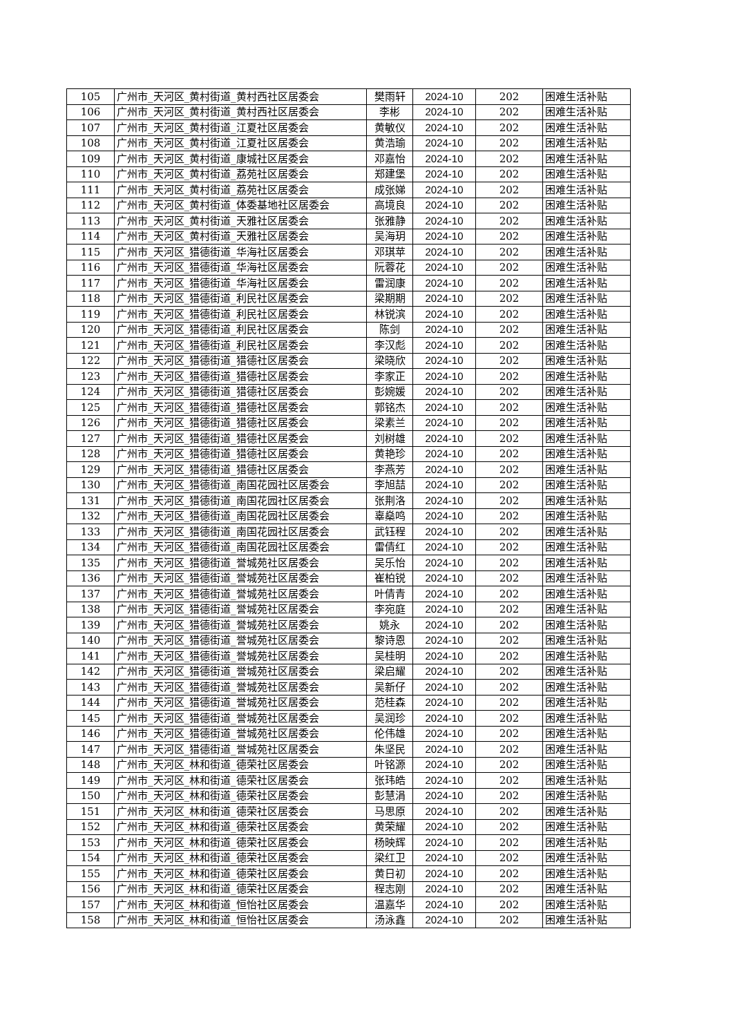| 105 | 广州市_天河区_黄村街道_黄村西社区居委会 | 樊雨轩 | 2024-10 | 202 | 困难生活补贴 |
| 106 | 广州市_天河区_黄村街道_黄村西社区居委会 | 李彬 | 2024-10 | 202 | 困难生活补贴 |
| 107 | 广州市_天河区_黄村街道_江夏社区居委会 | 黄敏仪 | 2024-10 | 202 | 困难生活补贴 |
| 108 | 广州市_天河区_黄村街道_江夏社区居委会 | 黄浩瑜 | 2024-10 | 202 | 困难生活补贴 |
| 109 | 广州市_天河区_黄村街道_康城社区居委会 | 邓嘉怡 | 2024-10 | 202 | 困难生活补贴 |
| 110 | 广州市_天河区_黄村街道_荔苑社区居委会 | 郑建堡 | 2024-10 | 202 | 困难生活补贴 |
| 111 | 广州市_天河区_黄村街道_荔苑社区居委会 | 成张娣 | 2024-10 | 202 | 困难生活补贴 |
| 112 | 广州市_天河区_黄村街道_体委基地社区居委会 | 高境良 | 2024-10 | 202 | 困难生活补贴 |
| 113 | 广州市_天河区_黄村街道_天雅社区居委会 | 张雅静 | 2024-10 | 202 | 困难生活补贴 |
| 114 | 广州市_天河区_黄村街道_天雅社区居委会 | 吴海玥 | 2024-10 | 202 | 困难生活补贴 |
| 115 | 广州市_天河区_猎德街道_华海社区居委会 | 邓琪苹 | 2024-10 | 202 | 困难生活补贴 |
| 116 | 广州市_天河区_猎德街道_华海社区居委会 | 阮蓉花 | 2024-10 | 202 | 困难生活补贴 |
| 117 | 广州市_天河区_猎德街道_华海社区居委会 | 雷润康 | 2024-10 | 202 | 困难生活补贴 |
| 118 | 广州市_天河区_猎德街道_利民社区居委会 | 梁期期 | 2024-10 | 202 | 困难生活补贴 |
| 119 | 广州市_天河区_猎德街道_利民社区居委会 | 林锐滨 | 2024-10 | 202 | 困难生活补贴 |
| 120 | 广州市_天河区_猎德街道_利民社区居委会 | 陈剑 | 2024-10 | 202 | 困难生活补贴 |
| 121 | 广州市_天河区_猎德街道_利民社区居委会 | 李汉彪 | 2024-10 | 202 | 困难生活补贴 |
| 122 | 广州市_天河区_猎德街道_猎德社区居委会 | 梁晓欣 | 2024-10 | 202 | 困难生活补贴 |
| 123 | 广州市_天河区_猎德街道_猎德社区居委会 | 李家正 | 2024-10 | 202 | 困难生活补贴 |
| 124 | 广州市_天河区_猎德街道_猎德社区居委会 | 彭婉媛 | 2024-10 | 202 | 困难生活补贴 |
| 125 | 广州市_天河区_猎德街道_猎德社区居委会 | 郭铭杰 | 2024-10 | 202 | 困难生活补贴 |
| 126 | 广州市_天河区_猎德街道_猎德社区居委会 | 梁素兰 | 2024-10 | 202 | 困难生活补贴 |
| 127 | 广州市_天河区_猎德街道_猎德社区居委会 | 刘树雄 | 2024-10 | 202 | 困难生活补贴 |
| 128 | 广州市_天河区_猎德街道_猎德社区居委会 | 黄艳珍 | 2024-10 | 202 | 困难生活补贴 |
| 129 | 广州市_天河区_猎德街道_猎德社区居委会 | 李燕芳 | 2024-10 | 202 | 困难生活补贴 |
| 130 | 广州市_天河区_猎德街道_南国花园社区居委会 | 李旭喆 | 2024-10 | 202 | 困难生活补贴 |
| 131 | 广州市_天河区_猎德街道_南国花园社区居委会 | 张荆洛 | 2024-10 | 202 | 困难生活补贴 |
| 132 | 广州市_天河区_猎德街道_南国花园社区居委会 | 辜燊鸣 | 2024-10 | 202 | 困难生活补贴 |
| 133 | 广州市_天河区_猎德街道_南国花园社区居委会 | 武钰程 | 2024-10 | 202 | 困难生活补贴 |
| 134 | 广州市_天河区_猎德街道_南国花园社区居委会 | 雷倩红 | 2024-10 | 202 | 困难生活补贴 |
| 135 | 广州市_天河区_猎德街道_誉城苑社区居委会 | 吴乐怡 | 2024-10 | 202 | 困难生活补贴 |
| 136 | 广州市_天河区_猎德街道_誉城苑社区居委会 | 崔柏锐 | 2024-10 | 202 | 困难生活补贴 |
| 137 | 广州市_天河区_猎德街道_誉城苑社区居委会 | 叶倩青 | 2024-10 | 202 | 困难生活补贴 |
| 138 | 广州市_天河区_猎德街道_誉城苑社区居委会 | 李宛庭 | 2024-10 | 202 | 困难生活补贴 |
| 139 | 广州市_天河区_猎德街道_誉城苑社区居委会 | 姚永 | 2024-10 | 202 | 困难生活补贴 |
| 140 | 广州市_天河区_猎德街道_誉城苑社区居委会 | 黎诗恩 | 2024-10 | 202 | 困难生活补贴 |
| 141 | 广州市_天河区_猎德街道_誉城苑社区居委会 | 吴桂明 | 2024-10 | 202 | 困难生活补贴 |
| 142 | 广州市_天河区_猎德街道_誉城苑社区居委会 | 梁启耀 | 2024-10 | 202 | 困难生活补贴 |
| 143 | 广州市_天河区_猎德街道_誉城苑社区居委会 | 吴新仔 | 2024-10 | 202 | 困难生活补贴 |
| 144 | 广州市_天河区_猎德街道_誉城苑社区居委会 | 范桂森 | 2024-10 | 202 | 困难生活补贴 |
| 145 | 广州市_天河区_猎德街道_誉城苑社区居委会 | 吴润珍 | 2024-10 | 202 | 困难生活补贴 |
| 146 | 广州市_天河区_猎德街道_誉城苑社区居委会 | 伦伟雄 | 2024-10 | 202 | 困难生活补贴 |
| 147 | 广州市_天河区_猎德街道_誉城苑社区居委会 | 朱坚民 | 2024-10 | 202 | 困难生活补贴 |
| 148 | 广州市_天河区_林和街道_德荣社区居委会 | 叶铭源 | 2024-10 | 202 | 困难生活补贴 |
| 149 | 广州市_天河区_林和街道_德荣社区居委会 | 张玮皓 | 2024-10 | 202 | 困难生活补贴 |
| 150 | 广州市_天河区_林和街道_德荣社区居委会 | 彭慧涓 | 2024-10 | 202 | 困难生活补贴 |
| 151 | 广州市_天河区_林和街道_德荣社区居委会 | 马思原 | 2024-10 | 202 | 困难生活补贴 |
| 152 | 广州市_天河区_林和街道_德荣社区居委会 | 黄荣耀 | 2024-10 | 202 | 困难生活补贴 |
| 153 | 广州市_天河区_林和街道_德荣社区居委会 | 杨映辉 | 2024-10 | 202 | 困难生活补贴 |
| 154 | 广州市_天河区_林和街道_德荣社区居委会 | 梁红卫 | 2024-10 | 202 | 困难生活补贴 |
| 155 | 广州市_天河区_林和街道_德荣社区居委会 | 黄日初 | 2024-10 | 202 | 困难生活补贴 |
| 156 | 广州市_天河区_林和街道_德荣社区居委会 | 程志刚 | 2024-10 | 202 | 困难生活补贴 |
| 157 | 广州市_天河区_林和街道_恒怡社区居委会 | 温嘉华 | 2024-10 | 202 | 困难生活补贴 |
| 158 | 广州市_天河区_林和街道_恒怡社区居委会 | 汤泳鑫 | 2024-10 | 202 | 困难生活补贴 |